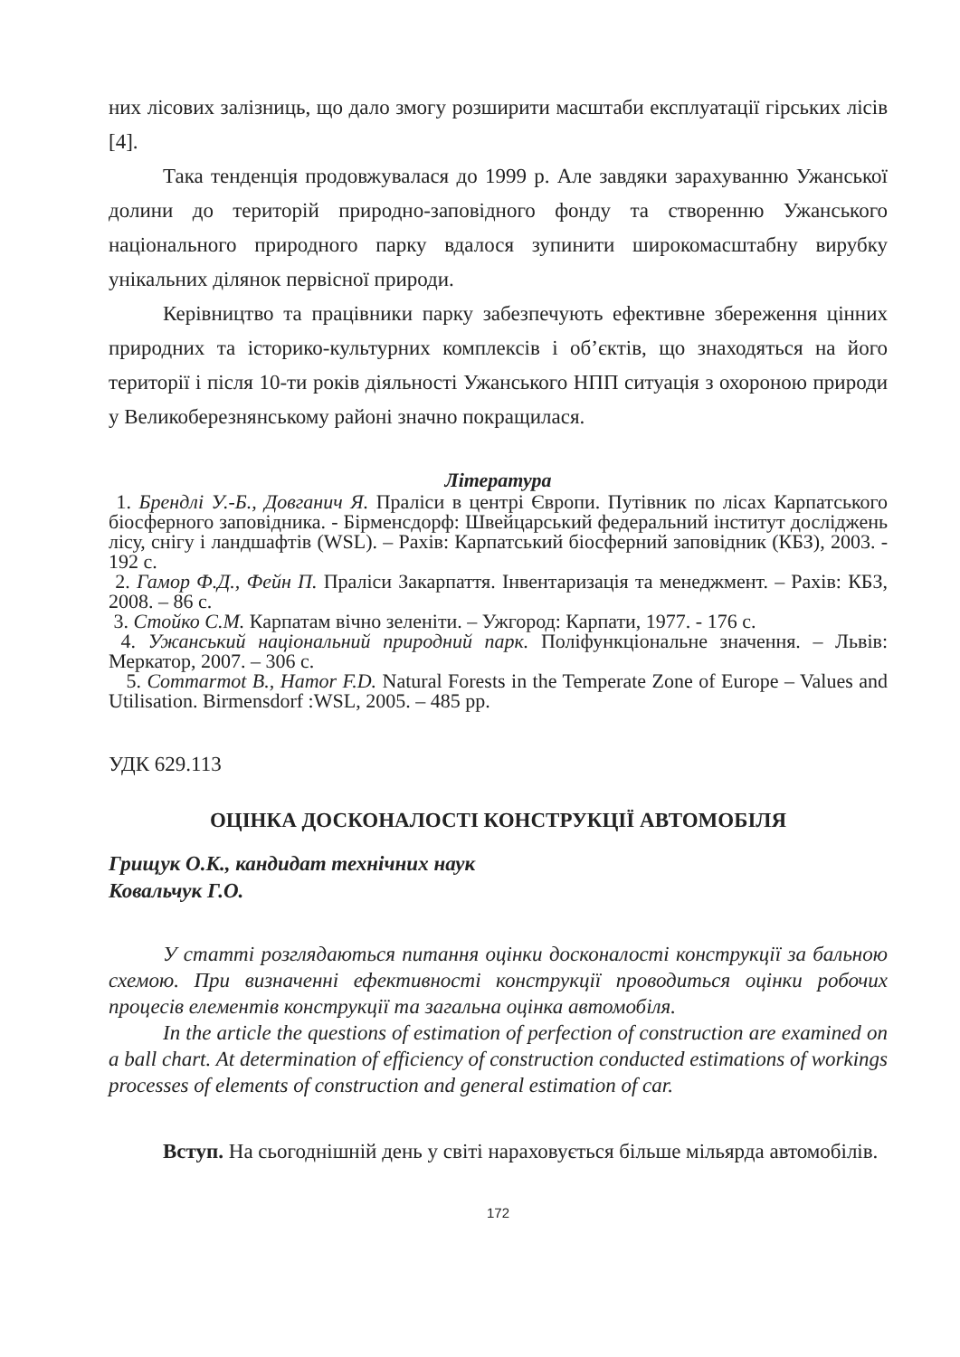них лісових залізниць, що дало змогу розширити масштаби експлуатації гірських лісів [4].
Така тенденція продовжувалася до 1999 р. Але завдяки зарахуванню Ужанської долини до територій природно-заповідного фонду та створенню Ужанського національного природного парку вдалося зупинити широкомасштабну вирубку унікальних ділянок первісної природи.
Керівництво та працівники парку забезпечують ефективне збереження цінних природних та історико-культурних комплексів і об’єктів, що знаходяться на його території і після 10-ти років діяльності Ужанського НПП ситуація з охороною природи у Великоберезнянському районі значно покращилася.
Література
1. Брендлі У.-Б., Довганич Я. Праліси в центрі Європи. Путівник по лісах Карпатського біосферного заповідника. - Бірменсдорф: Швейцарський федеральний інститут досліджень лісу, снігу і ландшафтів (WSL). – Рахів: Карпатський біосферний заповідник (КБЗ), 2003. - 192 с.
2. Гамор Ф.Д., Фейн П. Праліси Закарпаття. Інвентаризація та менеджмент. – Рахів: КБЗ, 2008. – 86 с.
3. Стойко С.М. Карпатам вічно зеленіти. – Ужгород: Карпати, 1977. - 176 с.
4. Ужанський національний природний парк. Поліфункціональне значення. – Львів: Меркатор, 2007. – 306 с.
5. Commarmot B., Hamor F.D. Natural Forests in the Temperate Zone of Europe – Values and Utilisation. Birmensdorf :WSL, 2005. – 485 pp.
УДК 629.113
ОЦІНКА ДОСКОНАЛОСТІ КОНСТРУКЦІЇ АВТОМОБІЛЯ
Грищук О.К., кандидат технічних наук
Ковальчук Г.О.
У статті розглядаються питання оцінки досконалості конструкції за бальною схемою. При визначенні ефективності конструкції проводиться оцінки робочих процесів елементів конструкції та загальна оцінка автомобіля.
In the article the questions of estimation of perfection of construction are examined on a ball chart. At determination of efficiency of construction conducted estimations of workings processes of elements of construction and general estimation of car.
Вступ. На сьогоднішній день у світі нараховується більше мільярда автомобілів.
172